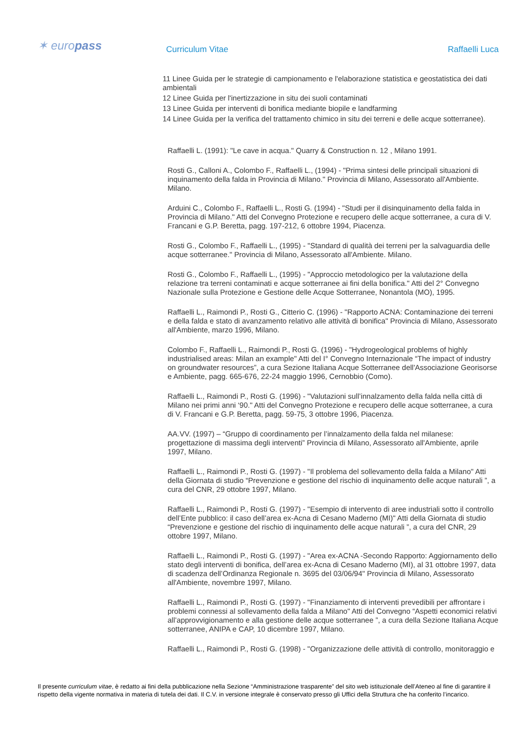✶ europass Curriculum Vitae Raffaelli Luca
11 Linee Guida per le strategie di campionamento e l'elaborazione statistica e geostatistica dei dati ambientali
12 Linee Guida per l'inertizzazione in situ dei suoli contaminati
13 Linee Guida per interventi di bonifica mediante biopile e landfarming
14 Linee Guida per la verifica del trattamento chimico in situ dei terreni e delle acque sotterranee).
Raffaelli L. (1991): "Le cave in acqua." Quarry & Construction n. 12 , Milano 1991.
Rosti G., Calloni A., Colombo F., Raffaelli L., (1994) - "Prima sintesi delle principali situazioni di inquinamento della falda in Provincia di Milano." Provincia di Milano, Assessorato all'Ambiente. Milano.
Arduini C., Colombo F., Raffaelli L., Rosti G. (1994) - "Studi per il disinquinamento della falda in Provincia di Milano." Atti del Convegno Protezione e recupero delle acque sotterranee, a cura di V. Francani e G.P. Beretta, pagg. 197-212, 6 ottobre 1994, Piacenza.
Rosti G., Colombo F., Raffaelli L., (1995) - "Standard di qualità dei terreni per la salvaguardia delle acque sotterranee." Provincia di Milano, Assessorato all'Ambiente. Milano.
Rosti G., Colombo F., Raffaelli L., (1995) - "Approccio metodologico per la valutazione della relazione tra terreni contaminati e acque sotterranee ai fini della bonifica." Atti del 2° Convegno Nazionale sulla Protezione e Gestione delle Acque Sotterranee, Nonantola (MO), 1995.
Raffaelli L., Raimondi P., Rosti G., Citterio C. (1996) - "Rapporto ACNA: Contaminazione dei terreni e della falda e stato di avanzamento relativo alle attività di bonifica" Provincia di Milano, Assessorato all'Ambiente, marzo 1996, Milano.
Colombo F., Raffaelli L., Raimondi P., Rosti G. (1996) - "Hydrogeological problems of highly industrialised areas: Milan an example" Atti del I° Convegno Internazionale “The impact of industry on groundwater resources”, a cura Sezione Italiana Acque Sotterranee dell'Associazione Georisorse e Ambiente, pagg. 665-676, 22-24 maggio 1996, Cernobbio (Como).
Raffaelli L., Raimondi P., Rosti G. (1996) - "Valutazioni sull’innalzamento della falda nella città di Milano nei primi anni ‘90." Atti del Convegno Protezione e recupero delle acque sotterranee, a cura di V. Francani e G.P. Beretta, pagg. 59-75, 3 ottobre 1996, Piacenza.
AA.VV. (1997) – “Gruppo di coordinamento per l’innalzamento della falda nel milanese: progettazione di massima degli interventi” Provincia di Milano, Assessorato all'Ambiente, aprile 1997, Milano.
Raffaelli L., Raimondi P., Rosti G. (1997) - "Il problema del sollevamento della falda a Milano" Atti della Giornata di studio “Prevenzione e gestione del rischio di inquinamento delle acque naturali ”, a cura del CNR, 29 ottobre 1997, Milano.
Raffaelli L., Raimondi P., Rosti G. (1997) - "Esempio di intervento di aree industriali sotto il controllo dell’Ente pubblico: il caso dell’area ex-Acna di Cesano Maderno (MI)" Atti della Giornata di studio “Prevenzione e gestione del rischio di inquinamento delle acque naturali ”, a cura del CNR, 29 ottobre 1997, Milano.
Raffaelli L., Raimondi P., Rosti G. (1997) - "Area ex-ACNA -Secondo Rapporto: Aggiornamento dello stato degli interventi di bonifica, dell’area ex-Acna di Cesano Maderno (MI), al 31 ottobre 1997, data di scadenza dell’Ordinanza Regionale n. 3695 del 03/06/94" Provincia di Milano, Assessorato all'Ambiente, novembre 1997, Milano.
Raffaelli L., Raimondi P., Rosti G. (1997) - "Finanziamento di interventi prevedibili per affrontare i problemi connessi al sollevamento della falda a Milano" Atti del Convegno “Aspetti economici relativi all’approvvigionamento e alla gestione delle acque sotterranee ”, a cura della Sezione Italiana Acque sotterranee, ANIPA e CAP, 10 dicembre 1997, Milano.
Raffaelli L., Raimondi P., Rosti G. (1998) - "Organizzazione delle attività di controllo, monitoraggio e
Il presente curriculum vitae, è redatto ai fini della pubblicazione nella Sezione “Amministrazione trasparente” del sito web istituzionale dell’Ateneo al fine di garantire il rispetto della vigente normativa in materia di tutela dei dati. Il C.V. in versione integrale è conservato presso gli Uffici della Struttura che ha conferito l’incarico.